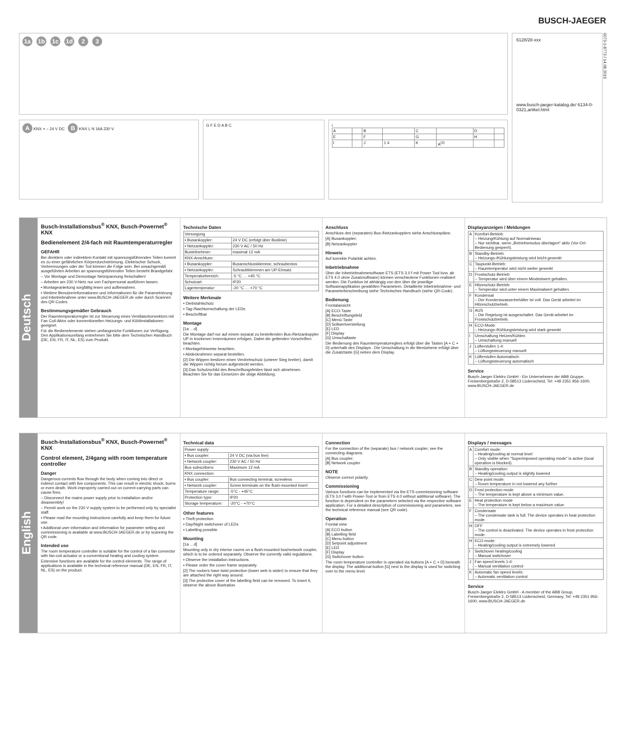BUSCH-JAEGER
1a 1b 1c 1d 2 3
A KNX + – 24 V DC B KNX L N 16A 230 V
G F E D A B C i
| A | | B | | C | | D | |
| E | | F | | G | | H | |
| I | | J | 1 4 | K | A<sup>(3)</sup> | | |
6128/28-xxx
www.busch-jaeger-katalog.de/ 6134-0-0321,artikel.html
0073-1-8773 / 14.08.2015
Deutsch
Busch-Installationsbus<sup>®</sup> KNX, Busch-Powernet<sup>®</sup> KNX
Bedienelement 2/4-fach mit Raumtemperaturregler
GEFAHR
Bei direktem oder indirektem Kontakt mit spannungsführenden Teilen kommt es zu einer gefährlichen Körperdurchströmung. Elektrischer Schock, Verbrennungen oder der Tod können die Folge sein. Bei unsachgemäß ausgeführten Arbeiten an spannungsführenden Teilen besteht Brandgefahr.
– Vor Montage und Demontage Netzspannung freischalten!
– Arbeiten am 230 V-Netz nur von Fachpersonal ausführen lassen.
▪ Montageanleitung sorgfältig lesen und aufbewahren.
▪ Weitere Benutzerinformationen und Informationen für die Parametrierung und Inbetriebnahme unter www.BUSCH-JAEGER.de oder durch Scannen des QR-Codes.
Bestimmungsgemäßer Gebrauch
Der Raumtemperaturregler ist zur Steuerung eines Ventilatorkonvektors mit Fan Coil-Aktor oder konventionellen Heizungs- und Kühlinstallationen geeignet.
Für die Bedienelemente stehen umfangreiche Funktionen zur Verfügung. Den Applikationsumfang entnehmen Sie bitte dem Technischen Handbuch (DE, EN, FR, IT, NL, ES) zum Produkt.
Technische Daten
| Versorgung | |
| ▪ Busankoppler: | 24 V DC (erfolgt über Buslinie) |
| ▪ Netzankoppler: | 230 V AC / 50 Hz |
| Busteilnehmer: | maximal 12 mA |
| KNX-Anschluss: | |
| ▪ Busankoppler: | Busanschlussklemme, schraubenlos |
| ▪ Netzankoppler: | Schraubklemmen am UP-Einsatz |
| Temperaturbereich: | -5 °C … +45 °C |
| Schutzart: | IP20 |
| Lagertemperatur: | -20 °C … +70 °C |
Weitere Merkmale
▪ Diebstahlschutz
▪ Tag-/Nachtumschaltung der LEDs
▪ Beschriftbar
Montage
[1a …d]
Die Montage darf nur auf einem separat zu bestellenden Bus-/Netzankoppler UP in trockenen Innenräumen erfolgen. Dabei die geltenden Vorschriften beachten.
▪ Montagehinweise beachten.
▪ Abdeckrahmen separat bestellen.
[2] Die Wippen besitzen einen Verdrehschutz (unterer Steg breiter), damit die Wippen richtig herum aufgesteckt werden.
[3] Das Schutzschild des Beschriftungsfeldes lässt sich abnehmen. Beachten Sie für das Einsetzen die obige Abbildung.
Anschluss
Anschluss des (separaten) Bus-/Netzankopplers siehe Anschlusspläne.
[A] Busankoppler;
[B] Netzankoppler
Hinweis
Auf korrekte Polarität achten.
Inbetriebnahme
Über die Inbetriebnahmesoftware ETS (ETS 3.0 f mit Power Tool bzw. ab ETS 4.0 ohne Zusatzsoftware) können verschiedene Funktionen realisiert werden. Die Funktion ist abhängig von den über die jeweilige Softwareapplikation gewählten Parametern. Detaillierte Inbetriebnahme- und Parameterbeschreibung siehe Technisches Handbuch (siehe QR-Code).
Bedienung
Frontalansicht
[A] ECO-Taste
[B] Beschriftungsfeld
[C] Menü-Taste
[D] Sollwertverstellung
[E] LED
[F] Display
[G] Umschaltaste
Die Bedienung des Raumtemperaturreglers erfolgt über die Tasten [A + C + D] unterhalb des Displays . Die Umschaltung in die Menüebene erfolgt über die Zusatztaste [G] neben dem Display.
Displayanzeigen / Meldungen
| A | Komfort-Betrieb: – Heizung/Kühlung auf Normalniveau – Nur sichtbar, wenn „Betriebsmodus überlagert“ aktiv (Vor-Ort-Bedienung gesperrt). |
| B | Standby-Betrieb: – Heizungs-/Kühlungsleistung wird leicht gesenkt |
| C | Taupunkt-Betrieb: – Raumtemperatur wird nicht weiter gesenkt |
| D | Frostschutz-Betrieb – Temperatur wird über einem Mindestwert gehalten. |
| E | Hitzeschutz-Betrieb – Temperatur wird unter einem Maximalwert gehalten. |
| F | Kondensat – Der Kondenswasserbehälter ist voll. Das Gerät arbeitet im Hitzeschutzbetrieb. |
| G | AUS – Die Regelung ist ausgeschaltet. Das Gerät arbeitet im Frostschutzbetrieb. |
| H | ECO-Mode: – Heizungs-/Kühlungsleistung wird stark gesenkt |
| I | Umschaltung Heizen/Kühlen – Umschaltung manuell |
| J | Lüfterstufen 1-4: – Lüftungssteuerung manuell |
| K | Lüfterstufen Automatisch: – Lüftungssteuerung automatisch |
Service
Busch-Jaeger Elektro GmbH - Ein Unternehmen der ABB Gruppe, Freisenbergstraße 2, D-58513 Lüdenscheid, Tel: +49 2351 956-1600; www.BUSCH-JAEGER.de
English
Busch-Installationsbus<sup>®</sup> KNX, Busch-Powernet<sup>®</sup> KNX
Control element, 2/4gang with room temperature controller
Danger
Dangerous currents flow through the body when coming into direct or indirect contact with live components. This can result in electric shock, burns or even death. Work improperly carried out on current-carrying parts can cause fires.
– Disconnect the mains power supply prior to installation and/or disassembly!
– Permit work on the 230 V supply system to be performed only by specialist staff.
▪ Please read the mounting instructions carefully and keep them for future use.
▪ Additional user information and information for parameter setting and commissioning is available at www.BUSCH-JAEGER.de or by scanning the QR code.
Intended use
The room temperature controller is suitable for the control of a fan convector with fan-coil actuator or a conventional heating and cooling system.
Extensive functions are available for the control elements. The range of applications is available in the technical reference manual (DE, EN, FR, IT, NL, ES) on the product.
Technical data
| Power supply | |
| ▪ Bus coupler: | 24 V DC (via bus line) |
| ▪ Network coupler: | 230 V AC / 50 Hz |
| Bus subscribers: | Maximum 12 mA |
| KNX connection: | |
| ▪ Bus coupler: | Bus connecting terminal, screwless |
| ▪ Network coupler: | Screw terminals on the flush-mounted insert |
| Temperature range: | -5°C - +45°C |
| Protection type: | IP20 |
| Storage temperature: | -20°C - +70°C |
Other features
▪ Theft protection
▪ Day/Night switchover of LEDs
▪ Labelling possible
Mounting
[1a …d]
Mounting only in dry interior rooms on a flush-mounted bus/network coupler, which is to be ordered separately. Observe the currently valid regulations.
▪ Observe the installation instructions.
▪ Please order the cover frame separately.
[2] The rockers have twist protection (lower web is wider) to ensure that they are attached the right way around.
[3] The protective cover of the labelling field can be removed. To insert it, observe the above illustration.
Connection
For the connection of the (separate) bus / network coupler, see the connecting diagrams.
[A] Bus coupler;
[B] Network coupler
NOTE
Observe correct polarity.
Commissioning
Various functions can be implemented via the ETS commissioning software (ETS 3.0 f with Power-Tool or from ETS 4.0 without additional software). The function is dependent on the parameters selected via the respective software application. For a detailed description of commissioning and parameters, see the technical reference manual (see QR code).
Operation
Frontal view
[A] ECO button
[B] Labelling field
[C] Menu button
[D] Setpoint adjustment
[E] LED
[F] Display
[G] Switchover button
The room temperature controller is operated via buttons [A + C + D] beneath the display. The additional button [G] next to the display is used for switching over to the menu level.
Displays / messages
| A | Comfort mode: – Heating/cooling at normal level – Only visible when "Superimposed operating mode" is active (local operation is blocked). |
| B | Standby operation: – Heating/cooling output is slightly lowered |
| C | Dew point mode: – Room temperature in not lowered any further |
| D | Frost protection mode – The temperature is kept above a minimum value. |
| E | Heat protection mode – The temperature is kept below a maximum value. |
| F | Condensate – The condensate tank is full. The device operates in heat protection mode. |
| H | OFF – The control is deactivated. The device operates in frost protection mode. |
| H | ECO mode: – Heating/cooling output is extremely lowered |
| I | Switchover heating/cooling – Manual switchover |
| J | Fan speed levels 1-4: – Manual ventilation control |
| K | Automatic fan speed levels: – Automatic ventilation control |
Service
Busch-Jaeger Elektro GmbH - A member of the ABB Group, Freisenbergstraße 2, D-58513 Lüdenscheid, Germany, Tel: +49 2351 956-1600; www.BUSCH-JAEGER.de